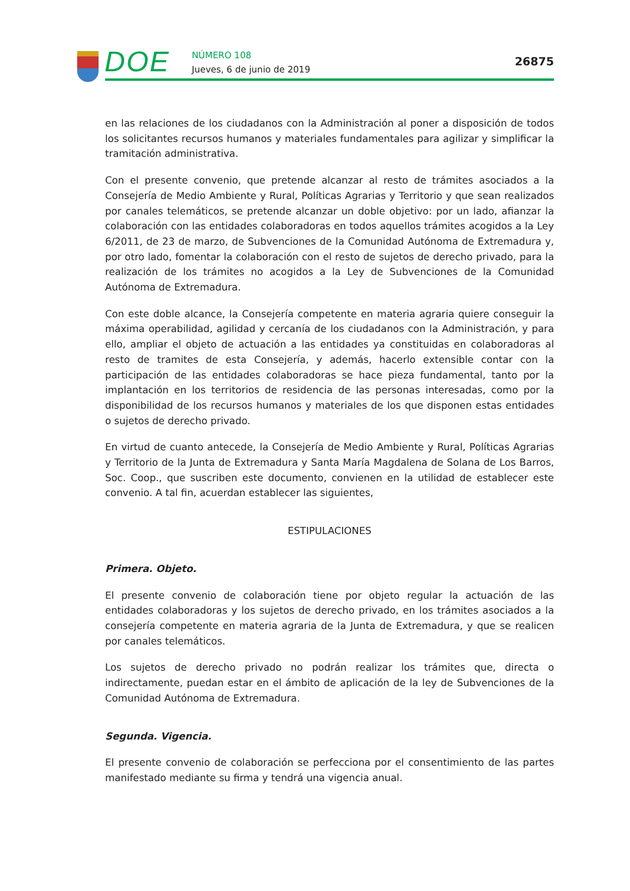DOE NÚMERO 108
Jueves, 6 de junio de 2019
26875
en las relaciones de los ciudadanos con la Administración al poner a disposición de todos los solicitantes recursos humanos y materiales fundamentales para agilizar y simplificar la tramitación administrativa.
Con el presente convenio, que pretende alcanzar al resto de trámites asociados a la Consejería de Medio Ambiente y Rural, Políticas Agrarias y Territorio y que sean realizados por canales telemáticos, se pretende alcanzar un doble objetivo: por un lado, afianzar la colaboración con las entidades colaboradoras en todos aquellos trámites acogidos a la Ley 6/2011, de 23 de marzo, de Subvenciones de la Comunidad Autónoma de Extremadura y, por otro lado, fomentar la colaboración con el resto de sujetos de derecho privado, para la realización de los trámites no acogidos a la Ley de Subvenciones de la Comunidad Autónoma de Extremadura.
Con este doble alcance, la Consejería competente en materia agraria quiere conseguir la máxima operabilidad, agilidad y cercanía de los ciudadanos con la Administración, y para ello, ampliar el objeto de actuación a las entidades ya constituidas en colaboradoras al resto de tramites de esta Consejería, y además, hacerlo extensible contar con la participación de las entidades colaboradoras se hace pieza fundamental, tanto por la implantación en los territorios de residencia de las personas interesadas, como por la disponibilidad de los recursos humanos y materiales de los que disponen estas entidades o sujetos de derecho privado.
En virtud de cuanto antecede, la Consejería de Medio Ambiente y Rural, Políticas Agrarias y Territorio de la Junta de Extremadura y Santa María Magdalena de Solana de Los Barros, Soc. Coop., que suscriben este documento, convienen en la utilidad de establecer este convenio. A tal fin, acuerdan establecer las siguientes,
ESTIPULACIONES
Primera. Objeto.
El presente convenio de colaboración tiene por objeto regular la actuación de las entidades colaboradoras y los sujetos de derecho privado, en los trámites asociados a la consejería competente en materia agraria de la Junta de Extremadura, y que se realicen por canales telemáticos.
Los sujetos de derecho privado no podrán realizar los trámites que, directa o indirectamente, puedan estar en el ámbito de aplicación de la ley de Subvenciones de la Comunidad Autónoma de Extremadura.
Segunda. Vigencia.
El presente convenio de colaboración se perfecciona por el consentimiento de las partes manifestado mediante su firma y tendrá una vigencia anual.